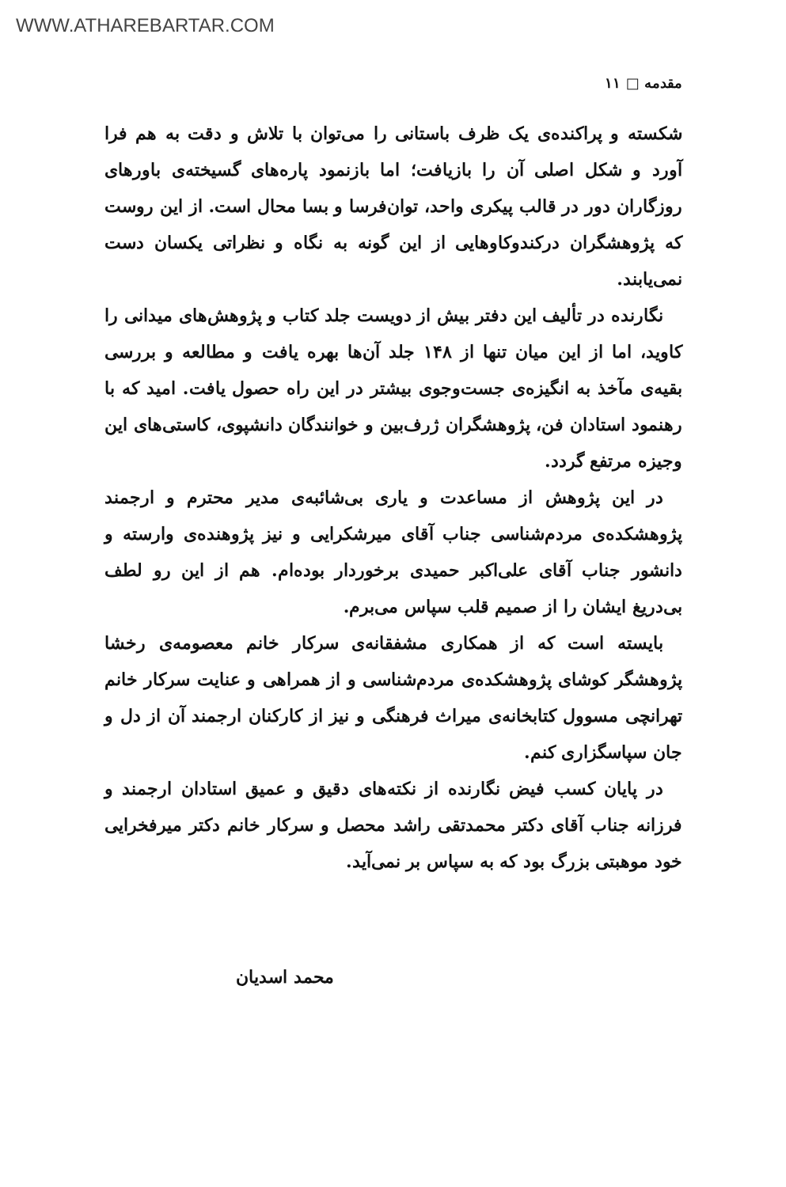WWW.ATHAREBARTAR.COM
مقدمه □ ۱۱
شکسته و پراکنده‌ی یک ظرف باستانی را می‌توان با تلاش و دقت به هم فرا آورد و شکل اصلی آن را بازیافت؛ اما بازنمود پاره‌های گسیخته‌ی باورهای روزگاران دور در قالب پیکری واحد، توان‌فرسا و بسا محال است. از این روست که پژوهشگران درکندوکاوهایی از این گونه به نگاه و نظراتی یکسان دست نمی‌یابند.
نگارنده در تألیف این دفتر بیش از دویست جلد کتاب و پژوهش‌های میدانی را کاوید، اما از این میان تنها از ۱۴۸ جلد آن‌ها بهره یافت و مطالعه و بررسی بقیه‌ی مآخذ به انگیزه‌ی جست‌وجوی بیشتر در این راه حصول یافت. امید که با رهنمود استادان فن، پژوهشگران ژرف‌بین و خوانندگان دانشپوی، کاستی‌های این وجیزه مرتفع گردد.
در این پژوهش از مساعدت و یاری بی‌شائبه‌ی مدیر محترم و ارجمند پژوهشکده‌ی مردم‌شناسی جناب آقای میرشکرایی و نیز پژوهنده‌ی وارسته و دانشور جناب آقای علی‌اکبر حمیدی برخوردار بوده‌ام. هم از این رو لطف بی‌دریغ ایشان را از صمیم قلب سپاس می‌برم.
بایسته است که از همکاری مشفقانه‌ی سرکار خانم معصومه‌ی رخشا پژوهشگر کوشای پژوهشکده‌ی مردم‌شناسی و از همراهی و عنایت سرکار خانم تهرانچی مسوول کتابخانه‌ی میراث فرهنگی و نیز از کارکنان ارجمند آن از دل و جان سپاسگزاری کنم.
در پایان کسب فیض نگارنده از نکته‌های دقیق و عمیق استادان ارجمند و فرزانه جناب آقای دکتر محمدتقی راشد محصل و سرکار خانم دکتر میرفخرایی خود موهبتی بزرگ بود که به سپاس بر نمی‌آید.
محمد اسدیان